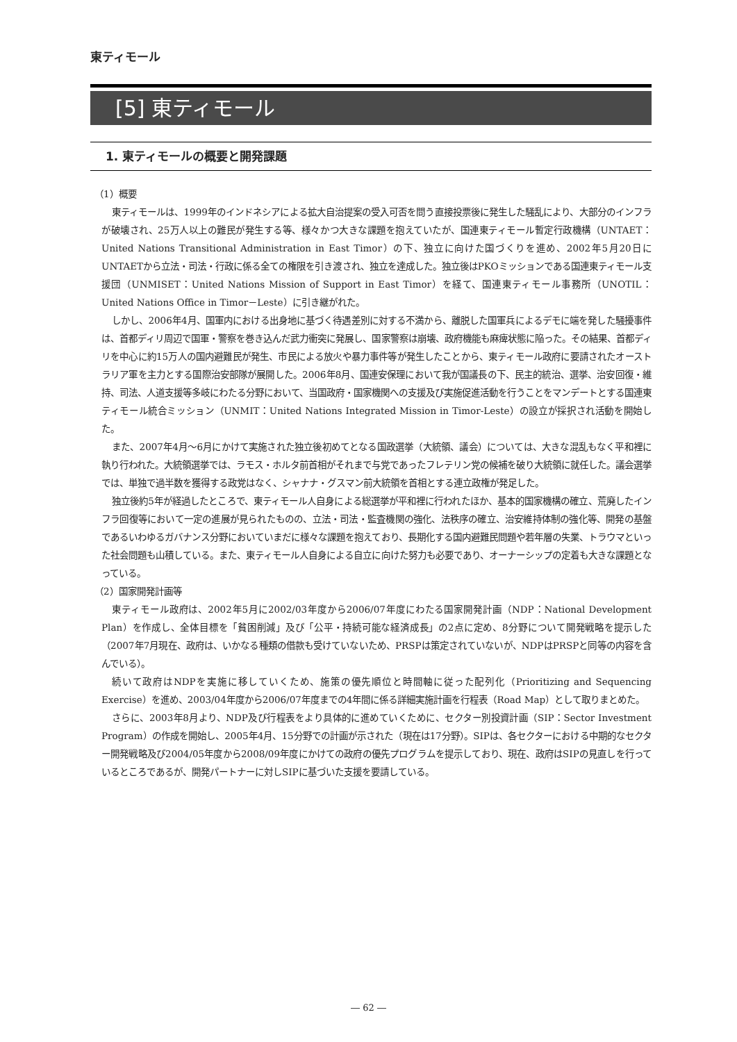東ティモール
[5] 東ティモール
1. 東ティモールの概要と開発課題
（1）概要
東ティモールは、1999年のインドネシアによる拡大自治提案の受入可否を問う直接投票後に発生した騒乱により、大部分のインフラが破壊され、25万人以上の難民が発生する等、様々かつ大きな課題を抱えていたが、国連東ティモール暫定行政機構（UNTAET：United Nations Transitional Administration in East Timor）の下、独立に向けた国づくりを進め、2002年5月20日にUNTAETから立法・司法・行政に係る全ての権限を引き渡され、独立を達成した。独立後はPKOミッションである国連東ティモール支援団（UNMISET：United Nations Mission of Support in East Timor）を経て、国連東ティモール事務所（UNOTIL：United Nations Office in Timor－Leste）に引き継がれた。
しかし、2006年4月、国軍内における出身地に基づく待遇差別に対する不満から、離脱した国軍兵によるデモに端を発した騒擾事件は、首都ディリ周辺で国軍・警察を巻き込んだ武力衝突に発展し、国家警察は崩壊、政府機能も麻痺状態に陥った。その結果、首都ディリを中心に約15万人の国内避難民が発生、市民による放火や暴力事件等が発生したことから、東ティモール政府に要請されたオーストラリア軍を主力とする国際治安部隊が展開した。2006年8月、国連安保理において我が国議長の下、民主的統治、選挙、治安回復・維持、司法、人道支援等多岐にわたる分野において、当国政府・国家機関への支援及び実施促進活動を行うことをマンデートとする国連東ティモール統合ミッション（UNMIT：United Nations Integrated Mission in Timor-Leste）の設立が採択され活動を開始した。
また、2007年4月～6月にかけて実施された独立後初めてとなる国政選挙（大統領、議会）については、大きな混乱もなく平和裡に執り行われた。大統領選挙では、ラモス・ホルタ前首相がそれまで与党であったフレテリン党の候補を破り大統領に就任した。議会選挙では、単独で過半数を獲得する政党はなく、シャナナ・グスマン前大統領を首相とする連立政権が発足した。
独立後約5年が経過したところで、東ティモール人自身による総選挙が平和裡に行われたほか、基本的国家機構の確立、荒廃したインフラ回復等において一定の進展が見られたものの、立法・司法・監査機関の強化、法秩序の確立、治安維持体制の強化等、開発の基盤であるいわゆるガバナンス分野においていまだに様々な課題を抱えており、長期化する国内避難民問題や若年層の失業、トラウマといった社会問題も山積している。また、東ティモール人自身による自立に向けた努力も必要であり、オーナーシップの定着も大きな課題となっている。
（2）国家開発計画等
東ティモール政府は、2002年5月に2002/03年度から2006/07年度にわたる国家開発計画（NDP：National Development Plan）を作成し、全体目標を「貧困削減」及び「公平・持続可能な経済成長」の2点に定め、8分野について開発戦略を提示した（2007年7月現在、政府は、いかなる種類の借款も受けていないため、PRSPは策定されていないが、NDPはPRSPと同等の内容を含んでいる）。
続いて政府はNDPを実施に移していくため、施策の優先順位と時間軸に従った配列化（Prioritizing and Sequencing Exercise）を進め、2003/04年度から2006/07年度までの4年間に係る詳細実施計画を行程表（Road Map）として取りまとめた。
さらに、2003年8月より、NDP及び行程表をより具体的に進めていくために、セクター別投資計画（SIP：Sector Investment Program）の作成を開始し、2005年4月、15分野での計画が示された（現在は17分野）。SIPは、各セクターにおける中期的なセクター開発戦略及び2004/05年度から2008/09年度にかけての政府の優先プログラムを提示しており、現在、政府はSIPの見直しを行っているところであるが、開発パートナーに対しSIPに基づいた支援を要請している。
― 62 ―